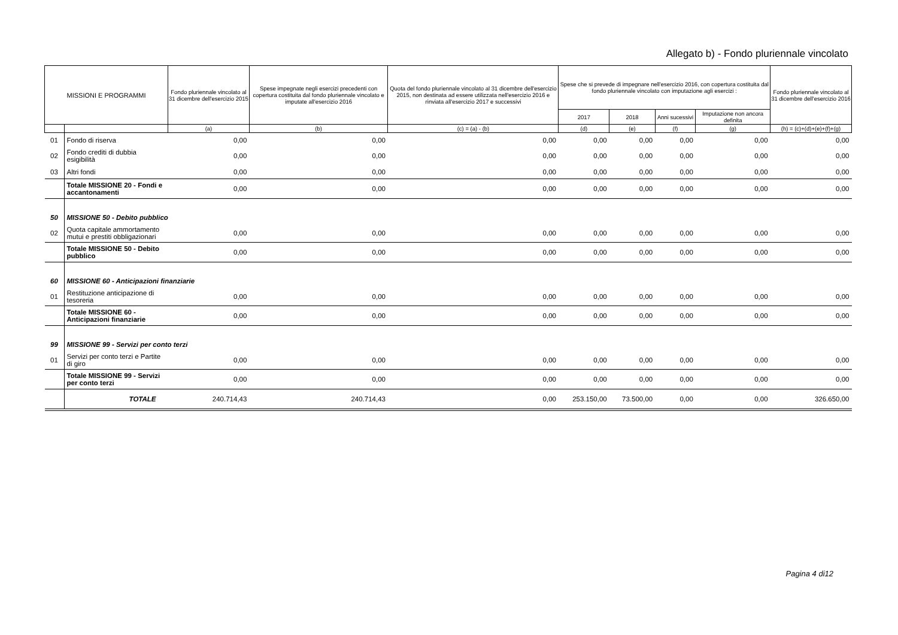Allegato b) - Fondo pluriennale vincolato
| MISSIONI E PROGRAMMI | | Fondo pluriennale vincolato al 31 dicembre dell'esercizio 2015 | Spese impegnate negli esercizi precedenti con copertura costituita dal fondo pluriennale vincolato e imputate all'esercizio 2016 | Quota del fondo pluriennale vincolato al 31 dicembre dell'esercizio 2015, non destinata ad essere utilizzata nell'esercizio 2016 e rinviata all'esercizio 2017 e successivi | Spese che si prevede di impegnare nell'esercizio 2016, con copertura costituita dal fondo pluriennale vincolato con imputazione agli esercizi : | | | | Fondo pluriennale vincolato al 31 dicembre dell'esercizio 2016 |
| --- | --- | --- | --- | --- | --- | --- | --- | --- | --- |
| | | | | | 2017 | 2018 | Anni sucessivi | Imputazione non ancora definita | |
| | | (a) | (b) | (c) = (a) - (b) | (d) | (e) | (f) | (g) | (h) = (c)+(d)+(e)+(f)+(g) |
| 01 | Fondo di riserva | 0,00 | 0,00 | 0,00 | 0,00 | 0,00 | 0,00 | 0,00 | 0,00 |
| 02 | Fondo crediti di dubbia esigibilità | 0,00 | 0,00 | 0,00 | 0,00 | 0,00 | 0,00 | 0,00 | 0,00 |
| 03 | Altri fondi | 0,00 | 0,00 | 0,00 | 0,00 | 0,00 | 0,00 | 0,00 | 0,00 |
| | Totale MISSIONE 20 - Fondi e accantonamenti | 0,00 | 0,00 | 0,00 | 0,00 | 0,00 | 0,00 | 0,00 | 0,00 |
| 50 | MISSIONE 50 - Debito pubblico | | | | | | | | |
| 02 | Quota capitale ammortamento mutui e prestiti obbligazionari | 0,00 | 0,00 | 0,00 | 0,00 | 0,00 | 0,00 | 0,00 | 0,00 |
| | Totale MISSIONE 50 - Debito pubblico | 0,00 | 0,00 | 0,00 | 0,00 | 0,00 | 0,00 | 0,00 | 0,00 |
| 60 | MISSIONE 60 - Anticipazioni finanziarie | | | | | | | | |
| 01 | Restituzione anticipazione di tesoreria | 0,00 | 0,00 | 0,00 | 0,00 | 0,00 | 0,00 | 0,00 | 0,00 |
| | Totale MISSIONE 60 - Anticipazioni finanziarie | 0,00 | 0,00 | 0,00 | 0,00 | 0,00 | 0,00 | 0,00 | 0,00 |
| 99 | MISSIONE 99 - Servizi per conto terzi | | | | | | | | |
| 01 | Servizi per conto terzi e Partite di giro | 0,00 | 0,00 | 0,00 | 0,00 | 0,00 | 0,00 | 0,00 | 0,00 |
| | Totale MISSIONE 99 - Servizi per conto terzi | 0,00 | 0,00 | 0,00 | 0,00 | 0,00 | 0,00 | 0,00 | 0,00 |
| | TOTALE | 240.714,43 | 240.714,43 | 0,00 | 253.150,00 | 73.500,00 | 0,00 | 0,00 | 326.650,00 |
Pagina 4 di12